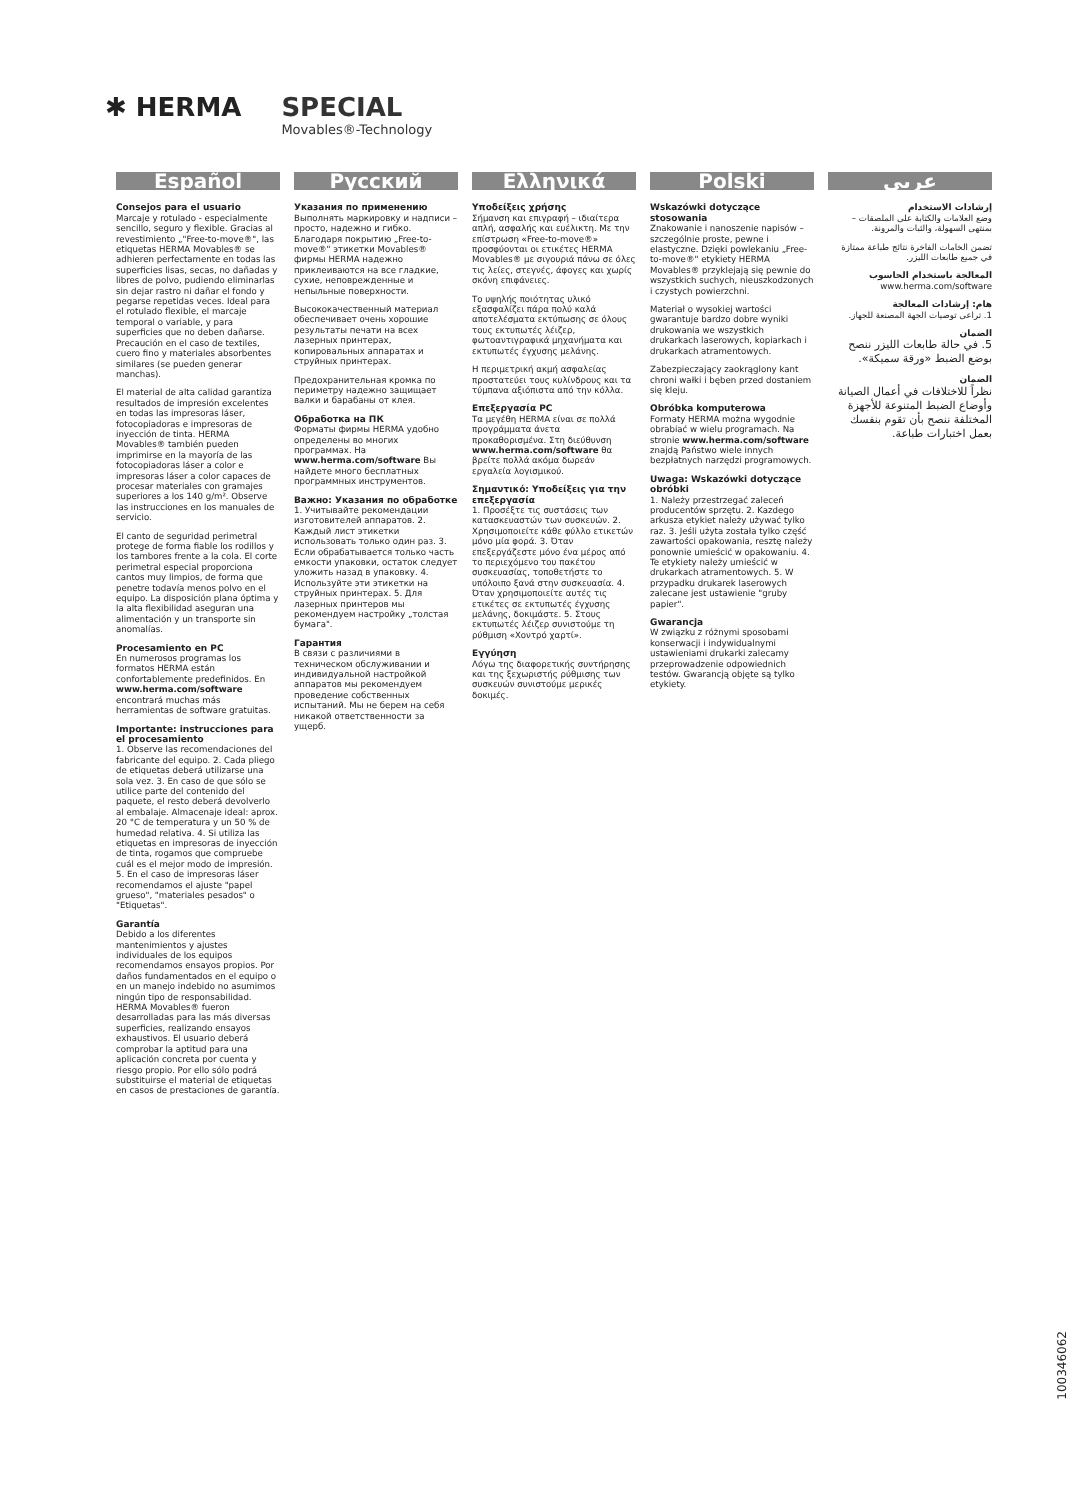✱ HERMA SPECIAL
Movables®-Technology
Español
Consejos para el usuario
Marcaje y rotulado - especialmente sencillo, seguro y flexible. Gracias al revestimiento „"Free-to-move®", las etiquetas HERMA Movables® se adhieren perfectamente en todas las superficies lisas, secas, no dañadas y libres de polvo, pudiendo eliminarlas sin dejar rastro ni dañar el fondo y pegarse repetidas veces. Ideal para el rotulado flexible, el marcaje temporal o variable, y para superficies que no deben dañarse. Precaución en el caso de textiles, cuero fino y materiales absorbentes similares (se pueden generar manchas).
El material de alta calidad garantiza resultados de impresión excelentes en todas las impresoras láser, fotocopiadoras e impresoras de inyección de tinta. HERMA Movables® también pueden imprimirse en la mayoría de las fotocopiadoras láser a color e impresoras láser a color capaces de procesar materiales con gramajes superiores a los 140 g/m². Observe las instrucciones en los manuales de servicio.
El canto de seguridad perimetral protege de forma fiable los rodillos y los tambores frente a la cola. El corte perimetral especial proporciona cantos muy limpios, de forma que penetre todavía menos polvo en el equipo. La disposición plana óptima y la alta flexibilidad aseguran una alimentación y un transporte sin anomalías.
Procesamiento en PC
En numerosos programas los formatos HERMA están confortablemente predefinidos. En www.herma.com/software encontrará muchas más herramientas de software gratuitas.
Importante: instrucciones para el procesamiento
1. Observe las recomendaciones del fabricante del equipo. 2. Cada pliego de etiquetas deberá utilizarse una sola vez. 3. En caso de que sólo se utilice parte del contenido del paquete, el resto deberá devolverlo al embalaje. Almacenaje ideal: aprox. 20 °C de temperatura y un 50 % de humedad relativa. 4. Si utiliza las etiquetas en impresoras de inyección de tinta, rogamos que compruebe cuál es el mejor modo de impresión. 5. En el caso de impresoras láser recomendamos el ajuste "papel grueso", "materiales pesados" o "Etiquetas".
Garantía
Debido a los diferentes mantenimientos y ajustes individuales de los equipos recomendamos ensayos propios. Por daños fundamentados en el equipo o en un manejo indebido no asumimos ningún tipo de responsabilidad. HERMA Movables® fueron desarrolladas para las más diversas superficies, realizando ensayos exhaustivos. El usuario deberá comprobar la aptitud para una aplicación concreta por cuenta y riesgo propio. Por ello sólo podrá substituirse el material de etiquetas en casos de prestaciones de garantía.
Русский
Указания по применению
Выполнять маркировку и надписи – просто, надежно и гибко. Благодаря покрытию „Free-to-move®" этикетки Movables® фирмы HERMA надежно приклеиваются на все гладкие, сухие, неповрежденные и непыльные поверхности.
Высококачественный материал обеспечивает очень хорошие результаты печати на всех лазерных принтерах, копировальных аппаратах и струйных принтерах.
Предохранительная кромка по периметру надежно защищает валки и барабаны от клея.
Обработка на ПК
Форматы фирмы HERMA удобно определены во многих программах. На www.herma.com/software Вы найдете много бесплатных программных инструментов.
Важно: Указания по обработке
1. Учитывайте рекомендации изготовителей аппаратов. 2. Каждый лист этикетки использовать только один раз. 3. Если обрабатывается только часть емкости упаковки, остаток следует уложить назад в упаковку. 4. Используйте эти этикетки на струйных принтерах. 5. Для лазерных принтеров мы рекомендуем настройку „толстая бумага".
Гарантия
В связи с различиями в техническом обслуживании и индивидуальной настройкой аппаратов мы рекомендуем проведение собственных испытаний. Мы не берем на себя никакой ответственности за ущерб.
Ελληνικά
Υποδείξεις χρήσης
Σήμανση και επιγραφή – ιδιαίτερα απλή, ασφαλής και ευέλικτη. Με την επίστρωση «Free-to-move®» προσφύονται οι ετικέτες HERMA Movables® με σιγουριά πάνω σε όλες τις λείες, στεγνές, άφογες και χωρίς σκόνη επιφάνειες.
Το υψηλής ποιότητας υλικό εξασφαλίζει πάρα πολύ καλά αποτελέσματα εκτύπωσης σε όλους τους εκτυπωτές λέιζερ, φωτοαντιγραφικά μηχανήματα και εκτυπωτές έγχυσης μελάνης.
Η περιμετρική ακμή ασφαλείας προστατεύει τους κυλίνδρους και τα τύμπανα αξιόπιστα από την κόλλα.
Επεξεργασία PC
Τα μεγέθη HERMA είναι σε πολλά προγράμματα άνετα προκαθορισμένα. Στη διεύθυνση www.herma.com/software θα βρείτε πολλά ακόμα δωρεάν εργαλεία λογισμικού.
Σημαντικό: Υποδείξεις για την επεξεργασία
1. Προσέξτε τις συστάσεις των κατασκευαστών των συσκευών. 2. Χρησιμοποιείτε κάθε φύλλο ετικετών μόνο μία φορά. 3. Όταν επεξεργάζεστε μόνο ένα μέρος από το περιεχόμενο του πακέτου συσκευασίας, τοποθετήστε το υπόλοιπο ξανά στην συσκευασία. 4. Όταν χρησιμοποιείτε αυτές τις ετικέτες σε εκτυπωτές έγχυσης μελάνης, δοκιμάστε. 5. Στους εκτυπωτές λέιζερ συνιστούμε τη ρύθμιση «Χοντρό χαρτί».
Εγγύηση
Λόγω της διαφορετικής συντήρησης και της ξεχωριστής ρύθμισης των συσκευών συνιστούμε μερικές δοκιμές.
Polski
Wskazówki dotyczące stosowania
Znakowanie i nanoszenie napisów – szczególnie proste, pewne i elastyczne. Dzięki powlekaniu „Free-to-move®" etykiety HERMA Movables® przyklejają się pewnie do wszystkich suchych, nieuszkodzonych i czystych powierzchni.
Materiał o wysokiej wartości gwarantuje bardzo dobre wyniki drukowania we wszystkich drukarkach laserowych, kopiarkach i drukarkach atramentowych.
Zabezpieczający zaokrąglony kant chroni wałki i bęben przed dostaniem się kleju.
Obróbka komputerowa
Formaty HERMA można wygodnie obrabiać w wielu programach. Na stronie www.herma.com/software znajdą Państwo wiele innych bezpłatnych narzędzi programowych.
Uwaga: Wskazówki dotyczące obróbki
1. Należy przestrzegać zaleceń producentów sprzętu. 2. Kazdego arkusza etykiet należy używać tylko raz. 3. Jeśli użyta została tylko część zawartości opakowania, resztę należy ponownie umieścić w opakowaniu. 4. Te etykiety należy umieścić w drukarkach atramentowych. 5. W przypadku drukarek laserowych zalecane jest ustawienie "gruby papier".
Gwarancja
W związku z różnymi sposobami konserwacji i indywidualnymi ustawieniami drukarki zalecamy przeprowadzenie odpowiednich testów. Gwarancją objęte są tylko etykiety.
عربي
إرشادات الاستخدام
وضع العلامات والكتابة على الملصقات – بمنتهى السهولة، والثبات والمرونة.
تضمن الخامات الفاخرة نتائج طباعة ممتازة في جميع طابعات الليزر.
المعالجة باستخدام الحاسوب
www.herma.com/software
هام: إرشادات المعالجة
1. تراعى توصيات الجهة المصنعة للجهاز.
الضمان
5. في حالة طابعات الليزر ننصح بوضع الضبط «ورقة سميكة».
الضمان
نظراً للاختلافات في أعمال الصيانة وأوضاع الضبط المتنوعة للأجهزة المختلفة ننصح بأن تقوم بنفسك بعمل اختبارات طباعة.
100346062